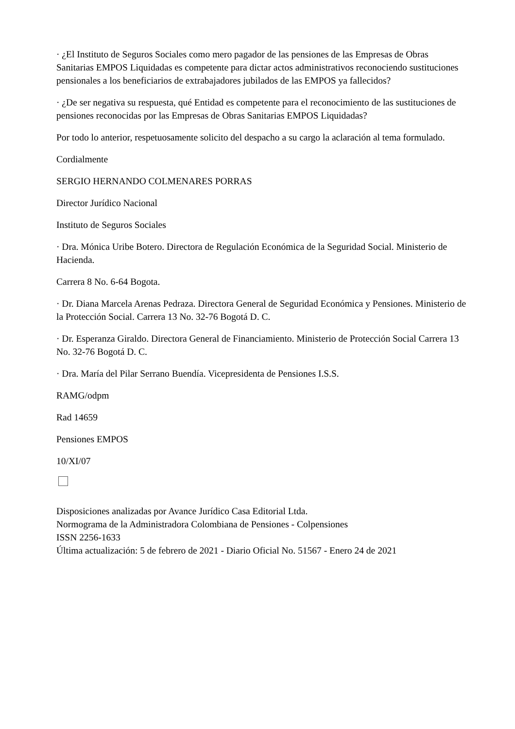· ¿El Instituto de Seguros Sociales como mero pagador de las pensiones de las Empresas de Obras Sanitarias EMPOS Liquidadas es competente para dictar actos administrativos reconociendo sustituciones pensionales a los beneficiarios de extrabajadores jubilados de las EMPOS ya fallecidos?
· ¿De ser negativa su respuesta, qué Entidad es competente para el reconocimiento de las sustituciones de pensiones reconocidas por las Empresas de Obras Sanitarias EMPOS Liquidadas?
Por todo lo anterior, respetuosamente solicito del despacho a su cargo la aclaración al tema formulado.
Cordialmente
SERGIO HERNANDO COLMENARES PORRAS
Director Jurídico Nacional
Instituto de Seguros Sociales
· Dra. Mónica Uribe Botero. Directora de Regulación Económica de la Seguridad Social. Ministerio de Hacienda.
Carrera 8 No. 6-64 Bogota.
· Dr. Diana Marcela Arenas Pedraza. Directora General de Seguridad Económica y Pensiones. Ministerio de la Protección Social. Carrera 13 No. 32-76 Bogotá D. C.
· Dr. Esperanza Giraldo. Directora General de Financiamiento. Ministerio de Protección Social Carrera 13 No. 32-76 Bogotá D. C.
· Dra. María del Pilar Serrano Buendía. Vicepresidenta de Pensiones I.S.S.
RAMG/odpm
Rad 14659
Pensiones EMPOS
10/XI/07
Disposiciones analizadas por Avance Jurídico Casa Editorial Ltda.
Normograma de la Administradora Colombiana de Pensiones - Colpensiones
ISSN 2256-1633
Última actualización: 5 de febrero de 2021 - Diario Oficial No. 51567 - Enero 24 de 2021